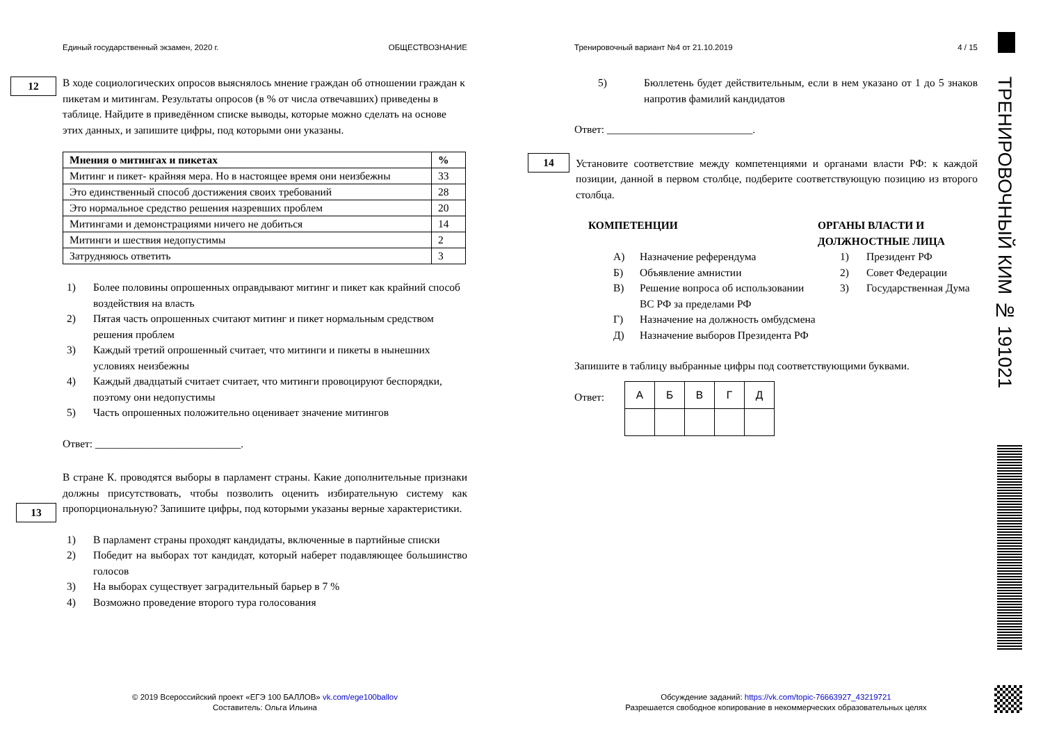Единый государственный экзамен, 2020 г. ОБЩЕСТВОЗНАНИЕ Тренировочный вариант №4 от 21.10.2019 4 / 15
12
В ходе социологических опросов выяснялось мнение граждан об отношении граждан к пикетам и митингам. Результаты опросов (в % от числа отвечавших) приведены в таблице. Найдите в приведённом списке выводы, которые можно сделать на основе этих данных, и запишите цифры, под которыми они указаны.
| Мнения о митингах и пикетах | % |
| Митинг и пикет- крайняя мера. Но в настоящее время они неизбежны | 33 |
| Это единственный способ достижения своих требований | 28 |
| Это нормальное средство решения назревших проблем | 20 |
| Митингами и демонстрациями ничего не добиться | 14 |
| Митинги и шествия недопустимы | 2 |
| Затрудняюсь ответить | 3 |
1) Более половины опрошенных оправдывают митинг и пикет как крайний способ воздействия на власть
2) Пятая часть опрошенных считают митинг и пикет нормальным средством решения проблем
3) Каждый третий опрошенный считает, что митинги и пикеты в нынешних условиях неизбежны
4) Каждый двадцатый считает считает, что митинги провоцируют беспорядки, поэтому они недопустимы
5) Часть опрошенных положительно оценивает значение митингов
Ответ: ___________________________.
13
В стране К. проводятся выборы в парламент страны. Какие дополнительные признаки должны присутствовать, чтобы позволить оценить избирательную систему как пропорциональную? Запишите цифры, под которыми указаны верные характеристики.
1) В парламент страны проходят кандидаты, включенные в партийные списки
2) Победит на выборах тот кандидат, который наберет подавляющее большинство голосов
3) На выборах существует заградительный барьер в 7 %
4) Возможно проведение второго тура голосования
5) Бюллетень будет действительным, если в нем указано от 1 до 5 знаков напротив фамилий кандидатов
Ответ: ___________________________.
14
Установите соответствие между компетенциями и органами власти РФ: к каждой позиции, данной в первом столбце, подберите соответствующую позицию из второго столбца.
КОМПЕТЕНЦИИ
А) Назначение референдума
Б) Объявление амнистии
В) Решение вопроса об использовании ВС РФ за пределами РФ
Г) Назначение на должность омбудсмена
Д) Назначение выборов Президента РФ
ОРГАНЫ ВЛАСТИ И ДОЛЖНОСТНЫЕ ЛИЦА
1) Президент РФ
2) Совет Федерации
3) Государственная Дума
Запишите в таблицу выбранные цифры под соответствующими буквами.
Ответ:
| А | Б | В | Г | Д |
ТРЕНИРОВОЧНЫЙ КИМ № 191021
© 2019 Всероссийский проект «ЕГЭ 100 БАЛЛОВ» vk.com/ege100ballov
Составитель: Ольга Ильина
Обсуждение заданий: https://vk.com/topic-76663927_43219721
Разрешается свободное копирование в некоммерческих образовательных целях